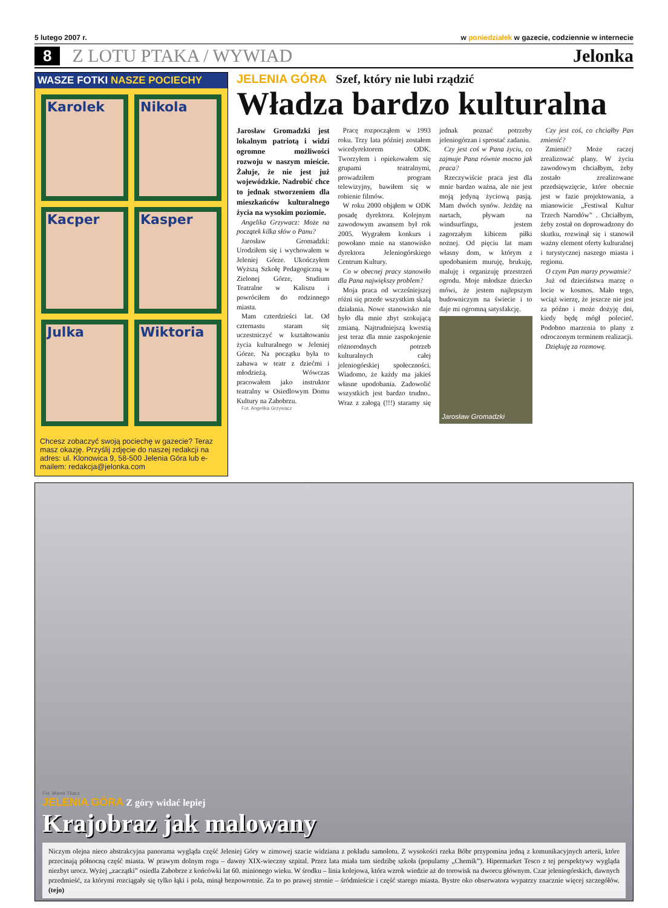5 lutego 2007 r. w poniedziałek w gazecie, codziennie w internecie
8 Z LOTU PTAKA / WYWIAD Jelonka
WASZE FOTKI NASZE POCIECHY
Karolek
Nikola
Kacper
Kasper
Julka
Wiktoria
Chcesz zobaczyć swoją pociechę w gazecie? Teraz masz okazję. Przyślij zdjęcie do naszej redakcji na adres: ul. Klonowica 9, 58-500 Jelenia Góra lub e-mailem: redakcja@jelonka.com
JELENIA GÓRA Szef, który nie lubi rządzić
Władza bardzo kulturalna
Jarosław Gromadzki jest lokalnym patriotą i widzi ogromne możliwości rozwoju w naszym mieście. Żałuje, że nie jest już wojewódzkie. Nadrobić chce to jednak stworzeniem dla mieszkańców kulturalnego życia na wysokim poziomie.
Angelika Grzywacz: Może na początek kilka słów o Panu?
Jarosław Gromadzki: Urodziłem się i wychowałem w Jeleniej Górze. Ukończyłem Wyższą Szkołę Pedagogiczną w Zielonej Górze, Studium Teatralne w Kaliszu i powróciłem do rodzinnego miasta.
Mam czterdzieści lat. Od czternastu staram się uczestniczyć w kształtowaniu życia kulturalnego w Jeleniej Górze. Na początku była to zabawa w teatr z dziećmi i młodzieżą. Wówczas pracowałem jako instruktor teatralny w Osiedlowym Domu Kultury na Zabobrzu.
Fot. Angelika Grzywacz
Pracę rozpocząłem w 1993 roku. Trzy lata później zostałem wicedyrektorem ODK. Tworzyłem i opiekowałem się grupami teatralnymi, prowadziłem program telewizyjny, bawiłem się w robienie filmów.
W roku 2000 objąłem w ODK posadę dyrektora. Kolejnym zawodowym awansem był rok 2005. Wygrałem konkurs i powołano mnie na stanowisko dyrektora Jeleniogórskiego Centrum Kultury.
Co w obecnej pracy stanowiło dla Pana największy problem?
Moja praca od wcześniejszej różni się przede wszystkim skalą działania. Nowe stanowisko nie było dla mnie zbyt szokującą zmianą. Najtrudniejszą kwestią jest teraz dla mnie zaspokojenie różnorodnych potrzeb kulturalnych całej jeleniogórskiej społeczności. Wiadomo, że każdy ma jakieś własne upodobania. Zadowolić wszystkich jest bardzo trudno.. Wraz z załogą (!!!) staramy się jednak poznać potrzeby jeleniogórzan i sprostać zadaniu.
Czy jest coś w Pana życiu, co zajmuje Pana równie mocno jak praca?
Rzeczywiście praca jest dla mnie bardzo ważna, ale nie jest moją jedyną życiową pasją. Mam dwóch synów. Jeżdżę na nartach, pływam na windsurfingu, jestem zagorzałym kibicem piłki nożnej. Od pięciu lat mam własny dom, w którym z upodobaniem muruję, brukuję, maluję i organizuję przestrzeń ogrodu. Moje młodsze dziecko mówi, że jestem najlepszym budowniczym na świecie i to daje mi ogromną satysfakcję.
Jarosław Gromadzki
Czy jest coś, co chciałby Pan zmienić?
Zmienić? Może raczej zrealizować plany. W życiu zawodowym chciałbym, żeby zostało zrealizowane przedsięwzięcie, które obecnie jest w fazie projektowania, a mianowicie „Festiwal Kultur Trzech Narodów” . Chciałbym, żeby został on doprowadzony do skutku, rozwinął się i stanowił ważny element oferty kulturalnej i turystycznej naszego miasta i regionu.
O czym Pan marzy prywatnie?
Już od dzieciństwa marzę o locie w kosmos. Mało tego, wciąż wierzę, że jeszcze nie jest za późno i może dożyję dni, kiedy będę mógł polecieć. Podobno marzenia to plany z odroczonym terminem realizacji.
Dziękuję za rozmowę.
Fot. Marek Tkacz
JELENIA GÓRA Z góry widać lepiej
Krajobraz jak malowany
Niczym olejna nieco abstrakcyjna panorama wygląda część Jeleniej Góry w zimowej szacie widziana z pokładu samolotu. Z wysokości rzeka Bóbr przypomina jedną z komunikacyjnych arterii, które przecinają północną część miasta. W prawym dolnym rogu – dawny XIX-wieczny szpital. Przez lata miała tam siedzibę szkoła (popularny „Chemik”). Hipermarket Tesco z tej perspektywy wygląda niezbyt urocz. Wyżej „zaczątki” osiedla Zabobrze z końcówki lat 60. minionego wieku. W środku – linia kolejowa, która wzrok wiedzie aż do torowisk na dworcu głównym. Czar jeleniogórskich, dawnych przedmieść, za którymi rozciągały się tylko łąki i pola, minął bezpowrotnie. Za to po prawej stronie – śródmieście i część starego miasta. Bystre oko obserwatora wypatrzy znacznie więcej szczegółów. (tejo)